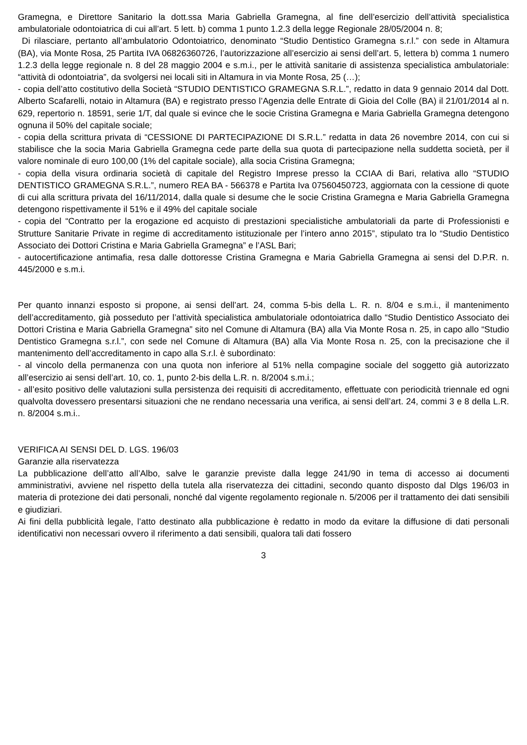Gramegna, e Direttore Sanitario la dott.ssa Maria Gabriella Gramegna, al fine dell’esercizio dell’attività specialistica ambulatoriale odontoiatrica di cui all’art. 5 lett. b) comma 1 punto 1.2.3 della legge Regionale 28/05/2004 n. 8;
Di rilasciare, pertanto all’ambulatorio Odontoiatrico, denominato “Studio Dentistico Gramegna s.r.l.” con sede in Altamura (BA), via Monte Rosa, 25 Partita IVA 06826360726, l’autorizzazione all’esercizio ai sensi dell’art. 5, lettera b) comma 1 numero 1.2.3 della legge regionale n. 8 del 28 maggio 2004 e s.m.i., per le attività sanitarie di assistenza specialistica ambulatoriale: “attività di odontoiatria”, da svolgersi nei locali siti in Altamura in via Monte Rosa, 25 (…);
- copia dell’atto costitutivo della Società “STUDIO DENTISTICO GRAMEGNA S.R.L.”, redatto in data 9 gennaio 2014 dal Dott. Alberto Scafarelli, notaio in Altamura (BA) e registrato presso l’Agenzia delle Entrate di Gioia del Colle (BA) il 21/01/2014 al n. 629, repertorio n. 18591, serie 1/T, dal quale si evince che le socie Cristina Gramegna e Maria Gabriella Gramegna detengono ognuna il 50% del capitale sociale;
- copia della scrittura privata di “CESSIONE DI PARTECIPAZIONE DI S.R.L.” redatta in data 26 novembre 2014, con cui si stabilisce che la socia Maria Gabriella Gramegna cede parte della sua quota di partecipazione nella suddetta società, per il valore nominale di euro 100,00 (1% del capitale sociale), alla socia Cristina Gramegna;
- copia della visura ordinaria società di capitale del Registro Imprese presso la CCIAA di Bari, relativa allo “STUDIO DENTISTICO GRAMEGNA S.R.L.”, numero REA BA - 566378 e Partita Iva 07560450723, aggiornata con la cessione di quote di cui alla scrittura privata del 16/11/2014, dalla quale si desume che le socie Cristina Gramegna e Maria Gabriella Gramegna detengono rispettivamente il 51% e il 49% del capitale sociale
- copia del “Contratto per la erogazione ed acquisto di prestazioni specialistiche ambulatoriali da parte di Professionisti e Strutture Sanitarie Private in regime di accreditamento istituzionale per l’intero anno 2015”, stipulato tra lo “Studio Dentistico Associato dei Dottori Cristina e Maria Gabriella Gramegna” e l’ASL Bari;
- autocertificazione antimafia, resa dalle dottoresse Cristina Gramegna e Maria Gabriella Gramegna ai sensi del D.P.R. n. 445/2000 e s.m.i.
Per quanto innanzi esposto si propone, ai sensi dell’art. 24, comma 5-bis della L. R. n. 8/04 e s.m.i., il mantenimento dell’accreditamento, già posseduto per l’attività specialistica ambulatoriale odontoiatrica dallo “Studio Dentistico Associato dei Dottori Cristina e Maria Gabriella Gramegna” sito nel Comune di Altamura (BA) alla Via Monte Rosa n. 25, in capo allo “Studio Dentistico Gramegna s.r.l.”, con sede nel Comune di Altamura (BA) alla Via Monte Rosa n. 25, con la precisazione che il mantenimento dell’accreditamento in capo alla S.r.l. è subordinato:
- al vincolo della permanenza con una quota non inferiore al 51% nella compagine sociale del soggetto già autorizzato all’esercizio ai sensi dell’art. 10, co. 1, punto 2-bis della L.R. n. 8/2004 s.m.i.;
- all’esito positivo delle valutazioni sulla persistenza dei requisiti di accreditamento, effettuate con periodicità triennale ed ogni qualvolta dovessero presentarsi situazioni che ne rendano necessaria una verifica, ai sensi dell’art. 24, commi 3 e 8 della L.R. n. 8/2004 s.m.i..
VERIFICA AI SENSI DEL D. LGS. 196/03
Garanzie alla riservatezza
La pubblicazione dell’atto all’Albo, salve le garanzie previste dalla legge 241/90 in tema di accesso ai documenti amministrativi, avviene nel rispetto della tutela alla riservatezza dei cittadini, secondo quanto disposto dal Dlgs 196/03 in materia di protezione dei dati personali, nonché dal vigente regolamento regionale n. 5/2006 per il trattamento dei dati sensibili e giudiziari.
Ai fini della pubblicità legale, l’atto destinato alla pubblicazione è redatto in modo da evitare la diffusione di dati personali identificativi non necessari ovvero il riferimento a dati sensibili, qualora tali dati fossero
3